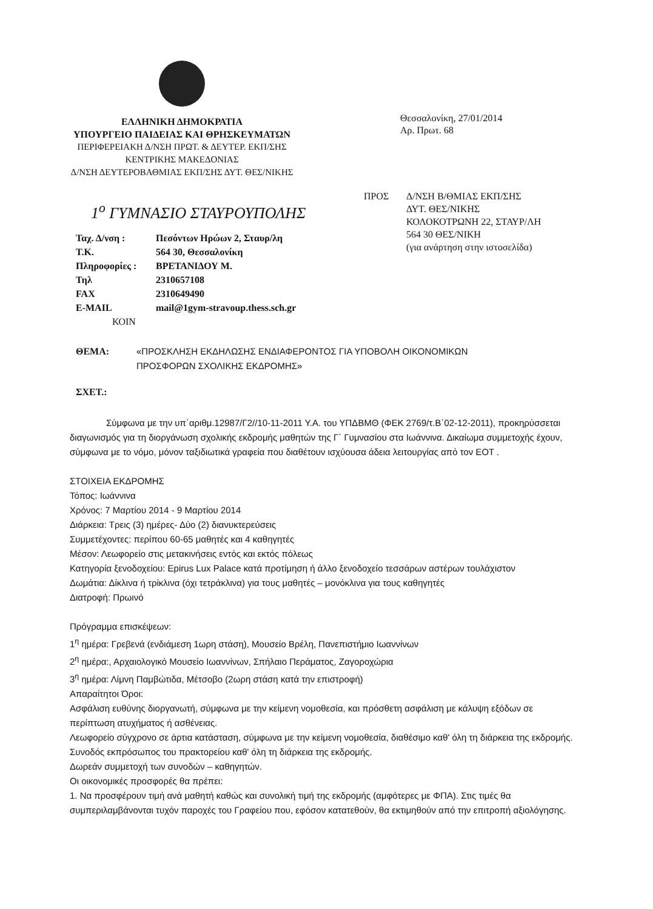ΕΛΛΗΝΙΚΗ ΔΗΜΟΚΡΑΤΙΑ
ΥΠΟΥΡΓΕΙΟ ΠΑΙΔΕΙΑΣ ΚΑΙ ΘΡΗΣΚΕΥΜΑΤΩΝ
ΠΕΡΙΦΕΡΕΙΑΚΗ Δ/ΝΣΗ ΠΡΩΤ. & ΔΕΥΤΕΡ. ΕΚΠ/ΣΗΣ
ΚΕΝΤΡΙΚΗΣ ΜΑΚΕΔΟΝΙΑΣ
Δ/ΝΣΗ ΔΕΥΤΕΡΟΒΑΘΜΙΑΣ ΕΚΠ/ΣΗΣ ΔΥΤ. ΘΕΣ/ΝΙΚΗΣ
Θεσσαλονίκη, 27/01/2014
Αρ. Πρωτ. 68
1<sup>ο</sup> ΓΥΜΝΑΣΙΟ ΣΤΑΥΡΟΥΠΟΛΗΣ
Ταχ. Δ/νση : Πεσόντων Ηρώων 2, Σταυρ/λη
Τ.Κ. 564 30, Θεσσαλονίκη
Πληροφορίες : ΒΡΕΤΑΝΙΔΟΥ Μ.
Τηλ 2310657108
FAX 2310649490
E-MAIL mail@1gym-stravoup.thess.sch.gr ΚΟΙΝ
ΠΡΟΣ Δ/ΝΣΗ Β/ΘΜΙΑΣ ΕΚΠ/ΣΗΣ
ΔΥΤ. ΘΕΣ/ΝΙΚΗΣ
ΚΟΛΟΚΟΤΡΩΝΗ 22, ΣΤΑΥΡ/ΛΗ
564 30 ΘΕΣ/ΝΙΚΗ
(για ανάρτηση στην ιστοσελίδα)
ΘΕΜΑ: «ΠΡΟΣΚΛΗΣΗ ΕΚΔΗΛΩΣΗΣ ΕΝΔΙΑΦΕΡΟΝΤΟΣ ΓΙΑ ΥΠΟΒΟΛΗ ΟΙΚΟΝΟΜΙΚΩΝ
ΠΡΟΣΦΟΡΩΝ ΣΧΟΛΙΚΗΣ ΕΚΔΡΟΜΗΣ»
ΣΧΕΤ.:
Σύμφωνα με την υπ΄αριθμ.12987/Γ2//10-11-2011 Υ.Α. του ΥΠΔΒΜΘ (ΦΕΚ 2769/τ.Β΄02-12-2011), προκηρύσσεται διαγωνισμός για τη διοργάνωση σχολικής εκδρομής μαθητών της Γ΄ Γυμνασίου στα Ιωάννινα. Δικαίωμα συμμετοχής έχουν, σύμφωνα με το νόμο, μόνον ταξιδιωτικά γραφεία που διαθέτουν ισχύουσα άδεια λειτουργίας από τον ΕΟΤ .
ΣΤΟΙΧΕΙΑ ΕΚΔΡΟΜΗΣ
Τόπος: Ιωάννινα
Χρόνος: 7 Μαρτίου 2014 - 9 Μαρτίου 2014
Διάρκεια: Τρεις (3) ημέρες- Δύο (2) διανυκτερεύσεις
Συμμετέχοντες: περίπου 60-65 μαθητές και 4 καθηγητές
Μέσον: Λεωφορείο στις μετακινήσεις εντός και εκτός πόλεως
Κατηγορία ξενοδοχείου: Epirus Lux Palace κατά προτίμηση ή άλλο ξενοδοχείο τεσσάρων αστέρων τουλάχιστον
Δωμάτια: Δίκλινα ή τρίκλινα (όχι τετράκλινα) για τους μαθητές – μονόκλινα για τους καθηγητές
Διατροφή: Πρωινό
Πρόγραμμα επισκέψεων:
1<sup>η</sup> ημέρα: Γρεβενά (ενδιάμεση 1ωρη στάση), Μουσείο Βρέλη, Πανεπιστήμιο Ιωαννίνων
2<sup>η</sup> ημέρα:, Αρχαιολογικό Μουσείο Ιωαννίνων, Σπήλαιο Περάματος, Ζαγοροχώρια
3<sup>η</sup> ημέρα: Λίμνη Παμβώτιδα, Μέτσοβο (2ωρη στάση κατά την επιστροφή)
Απαραίτητοι Όροι:
Ασφάλιση ευθύνης διοργανωτή, σύμφωνα με την κείμενη νομοθεσία, και πρόσθετη ασφάλιση με κάλυψη εξόδων σε περίπτωση ατυχήματος ή ασθένειας.
Λεωφορείο σύγχρονο σε άρτια κατάσταση, σύμφωνα με την κείμενη νομοθεσία, διαθέσιμο καθ' όλη τη διάρκεια της εκδρομής.
Συνοδός εκπρόσωπος του πρακτορείου καθ' όλη τη διάρκεια της εκδρομής.
Δωρεάν συμμετοχή των συνοδών – καθηγητών.
Οι οικονομικές προσφορές θα πρέπει:
1. Να προσφέρουν τιμή ανά μαθητή καθώς και συνολική τιμή της εκδρομής (αμφότερες με ΦΠΑ). Στις τιμές θα συμπεριλαμβάνονται τυχόν παροχές του Γραφείου που, εφόσον κατατεθούν, θα εκτιμηθούν από την επιτροπή αξιολόγησης.